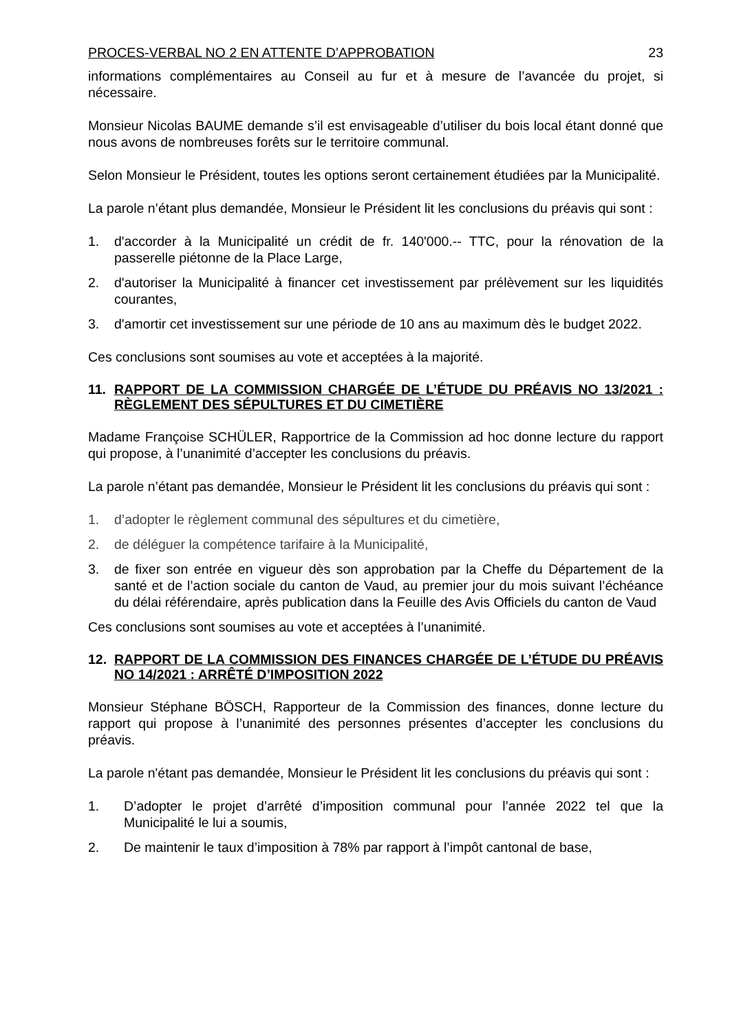PROCES-VERBAL NO 2 EN ATTENTE D’APPROBATION 23
informations complémentaires au Conseil au fur et à mesure de l’avancée du projet, si nécessaire.
Monsieur Nicolas BAUME demande s’il est envisageable d’utiliser du bois local étant donné que nous avons de nombreuses forêts sur le territoire communal.
Selon Monsieur le Président, toutes les options seront certainement étudiées par la Municipalité.
La parole n’étant plus demandée, Monsieur le Président lit les conclusions du préavis qui sont :
1. d'accorder à la Municipalité un crédit de fr. 140'000.-- TTC, pour la rénovation de la passerelle piétonne de la Place Large,
2. d'autoriser la Municipalité à financer cet investissement par prélèvement sur les liquidités courantes,
3. d'amortir cet investissement sur une période de 10 ans au maximum dès le budget 2022.
Ces conclusions sont soumises au vote et acceptées à la majorité.
11. RAPPORT DE LA COMMISSION CHARGÉE DE L’ÉTUDE DU PRÉAVIS NO 13/2021 : RÈGLEMENT DES SÉPULTURES ET DU CIMETIÈRE
Madame Françoise SCHÜLER, Rapportrice de la Commission ad hoc donne lecture du rapport qui propose, à l’unanimité d’accepter les conclusions du préavis.
La parole n’étant pas demandée, Monsieur le Président lit les conclusions du préavis qui sont :
1. d’adopter le règlement communal des sépultures et du cimetière,
2. de déléguer la compétence tarifaire à la Municipalité,
3. de fixer son entrée en vigueur dès son approbation par la Cheffe du Département de la santé et de l’action sociale du canton de Vaud, au premier jour du mois suivant l’échéance du délai référendaire, après publication dans la Feuille des Avis Officiels du canton de Vaud
Ces conclusions sont soumises au vote et acceptées à l’unanimité.
12. RAPPORT DE LA COMMISSION DES FINANCES CHARGÉE DE L’ÉTUDE DU PRÉAVIS NO 14/2021 : ARRÊTÉ D’IMPOSITION 2022
Monsieur Stéphane BÖSCH, Rapporteur de la Commission des finances, donne lecture du rapport qui propose à l’unanimité des personnes présentes d’accepter les conclusions du préavis.
La parole n'étant pas demandée, Monsieur le Président lit les conclusions du préavis qui sont :
1. D’adopter le projet d’arrêté d’imposition communal pour l’année 2022 tel que la Municipalité le lui a soumis,
2. De maintenir le taux d’imposition à 78% par rapport à l’impôt cantonal de base,